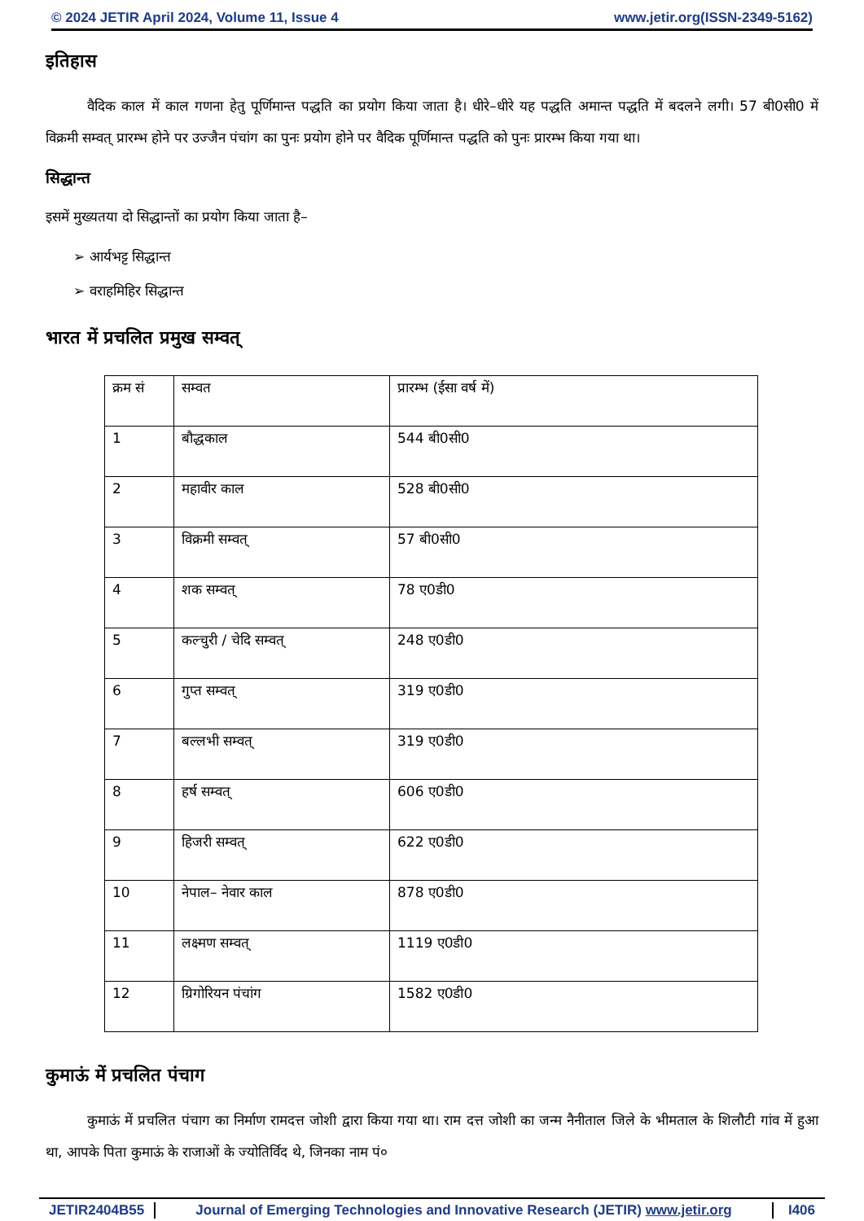© 2024 JETIR April 2024, Volume 11, Issue 4 www.jetir.org(ISSN-2349-5162)
इतिहास
   वैदिक काल में काल गणना हेतु पूर्णिमान्त पद्धति का प्रयोग किया जाता है। धीरे–धीरे यह पद्धति अमान्त पद्धति में बदलने लगी। 57 बी0सी0 में विक्रमी सम्वत् प्रारम्भ होने पर उज्जैन पंचांग का पुनः प्रयोग होने पर वैदिक पूर्णिमान्त पद्धति को पुनः प्रारम्भ किया गया था।
सिद्धान्त
इसमें मुख्यतया दो सिद्धान्तों का प्रयोग किया जाता है–
➢ आर्यभट्ट सिद्धान्त
➢ वराहमिहिर सिद्धान्त
भारत में प्रचलित प्रमुख सम्वत्
| क्रम सं | सम्वत | प्रारम्भ (ईसा वर्ष में) |
| 1 | बौद्धकाल | 544 बी0सी0 |
| 2 | महावीर काल | 528 बी0सी0 |
| 3 | विक्रमी सम्वत् | 57 बी0सी0 |
| 4 | शक सम्वत् | 78 ए0डी0 |
| 5 | कल्चुरी / चेदि सम्वत् | 248 ए0डी0 |
| 6 | गुप्त सम्वत् | 319 ए0डी0 |
| 7 | बल्लभी सम्वत् | 319 ए0डी0 |
| 8 | हर्ष सम्वत् | 606 ए0डी0 |
| 9 | हिजरी सम्वत् | 622 ए0डी0 |
| 10 | नेपाल– नेवार काल | 878 ए0डी0 |
| 11 | लक्ष्मण सम्वत् | 1119 ए0डी0 |
| 12 | ग्रिगोरियन पंचांग | 1582 ए0डी0 |
कुमाऊं में प्रचलित पंचाग
   कुमाऊं में प्रचलित पंचाग का निर्माण रामदत्त जोशी द्वारा किया गया था। राम दत्त जोशी का जन्म नैनीताल जिले के भीमताल के शिलौटी गांव में हुआ था, आपके पिता कुमाऊं के राजाओं के ज्योतिर्विद थे, जिनका नाम पं०
JETIR2404B55 Journal of Emerging Technologies and Innovative Research (JETIR) www.jetir.org I406